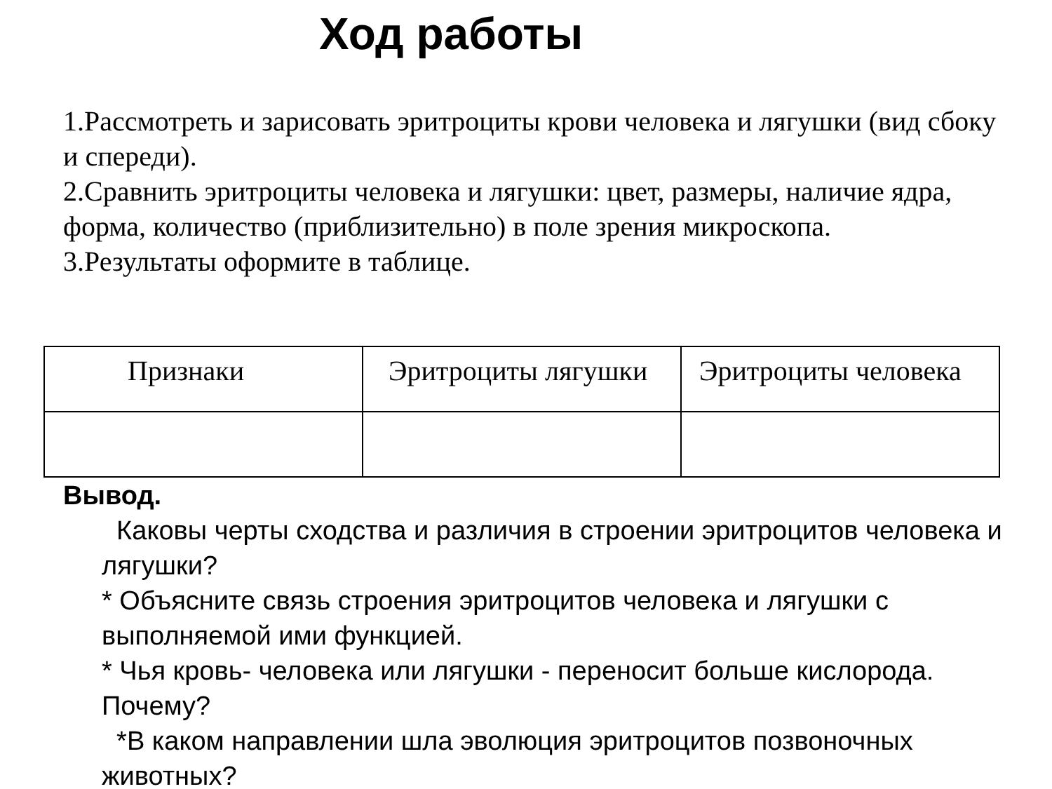Ход работы
1.Рассмотреть и зарисовать эритроциты крови человека и лягушки (вид сбоку и спереди).
2.Сравнить эритроциты человека и лягушки: цвет, размеры, наличие ядра, форма, количество (приблизительно) в поле зрения микроскопа.
3.Результаты оформите в таблице.
| Признаки | Эритроциты лягушки | Эритроциты человека |
Вывод.
Каковы черты сходства и различия в строении эритроцитов человека и лягушки?
* Объясните связь строения эритроцитов человека и лягушки с выполняемой ими функцией.
* Чья кровь- человека или лягушки - переносит больше кислорода. Почему?
*В каком направлении шла эволюция эритроцитов позвоночных животных?